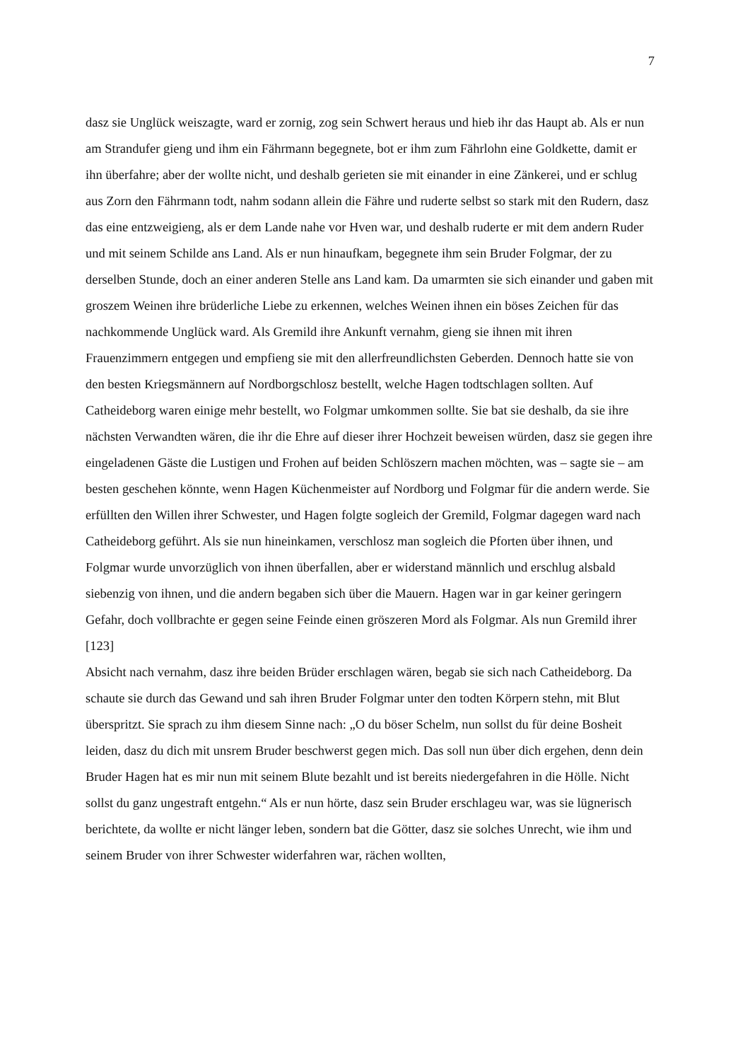7
dasz sie Unglück weiszagte, ward er zornig, zog sein Schwert heraus und hieb ihr das Haupt ab. Als er nun am Strandufer gieng und ihm ein Fährmann begegnete, bot er ihm zum Fährlohn eine Goldkette, damit er ihn überfahre; aber der wollte nicht, und deshalb gerieten sie mit einander in eine Zänkerei, und er schlug aus Zorn den Fährmann todt, nahm sodann allein die Fähre und ruderte selbst so stark mit den Rudern, dasz das eine entzweigieng, als er dem Lande nahe vor Hven war, und deshalb ruderte er mit dem andern Ruder und mit seinem Schilde ans Land. Als er nun hinaufkam, begegnete ihm sein Bruder Folgmar, der zu derselben Stunde, doch an einer anderen Stelle ans Land kam. Da umarmten sie sich einander und gaben mit groszem Weinen ihre brüderliche Liebe zu erkennen, welches Weinen ihnen ein böses Zeichen für das nachkommende Unglück ward. Als Gremild ihre Ankunft vernahm, gieng sie ihnen mit ihren Frauenzimmern entgegen und empfieng sie mit den allerfreundlichsten Geberden. Dennoch hatte sie von den besten Kriegsmännern auf Nordborgschlosz bestellt, welche Hagen todtschlagen sollten. Auf Catheideborg waren einige mehr bestellt, wo Folgmar umkommen sollte. Sie bat sie deshalb, da sie ihre nächsten Verwandten wären, die ihr die Ehre auf dieser ihrer Hochzeit beweisen würden, dasz sie gegen ihre eingeladenen Gäste die Lustigen und Frohen auf beiden Schlöszern machen möchten, was – sagte sie – am besten geschehen könnte, wenn Hagen Küchenmeister auf Nordborg und Folgmar für die andern werde. Sie erfüllten den Willen ihrer Schwester, und Hagen folgte sogleich der Gremild, Folgmar dagegen ward nach Catheideborg geführt. Als sie nun hineinkamen, verschlosz man sogleich die Pforten über ihnen, und Folgmar wurde unvorzüglich von ihnen überfallen, aber er widerstand männlich und erschlug alsbald siebenzig von ihnen, und die andern begaben sich über die Mauern. Hagen war in gar keiner geringern Gefahr, doch vollbrachte er gegen seine Feinde einen gröszeren Mord als Folgmar. Als nun Gremild ihrer
[123]
Absicht nach vernahm, dasz ihre beiden Brüder erschlagen wären, begab sie sich nach Catheideborg. Da schaute sie durch das Gewand und sah ihren Bruder Folgmar unter den todten Körpern stehn, mit Blut überspritzt. Sie sprach zu ihm diesem Sinne nach: „O du böser Schelm, nun sollst du für deine Bosheit leiden, dasz du dich mit unsrem Bruder beschwerst gegen mich. Das soll nun über dich ergehen, denn dein Bruder Hagen hat es mir nun mit seinem Blute bezahlt und ist bereits niedergefahren in die Hölle. Nicht sollst du ganz ungestraft entgehn.“ Als er nun hörte, dasz sein Bruder erschlageu war, was sie lügnerisch berichtete, da wollte er nicht länger leben, sondern bat die Götter, dasz sie solches Unrecht, wie ihm und seinem Bruder von ihrer Schwester widerfahren war, rächen wollten,